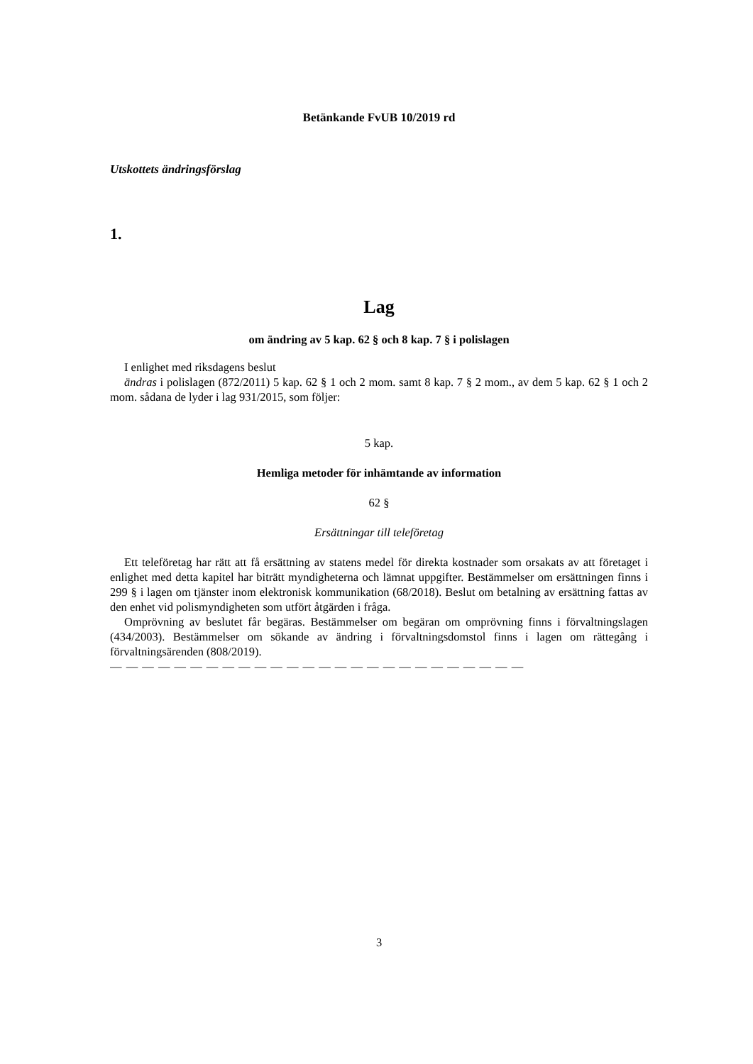Betänkande FvUB 10/2019 rd
Utskottets ändringsförslag
1.
Lag
om ändring av 5 kap. 62 § och 8 kap. 7 § i polislagen
I enlighet med riksdagens beslut
ändras i polislagen (872/2011) 5 kap. 62 § 1 och 2 mom. samt 8 kap. 7 § 2 mom., av dem 5 kap. 62 § 1 och 2 mom. sådana de lyder i lag 931/2015, som följer:
5 kap.
Hemliga metoder för inhämtande av information
62 §
Ersättningar till teleföretag
Ett teleföretag har rätt att få ersättning av statens medel för direkta kostnader som orsakats av att företaget i enlighet med detta kapitel har biträtt myndigheterna och lämnat uppgifter. Bestämmelser om ersättningen finns i 299 § i lagen om tjänster inom elektronisk kommunikation (68/2018). Beslut om betalning av ersättning fattas av den enhet vid polismyndigheten som utfört åtgärden i fråga.
Omprövning av beslutet får begäras. Bestämmelser om begäran om omprövning finns i förvaltningslagen (434/2003). Bestämmelser om sökande av ändring i förvaltningsdomstol finns i lagen om rättegång i förvaltningsärenden (808/2019).
— — — — — — — — — — — — — — — — — — — — — — — — — —
3